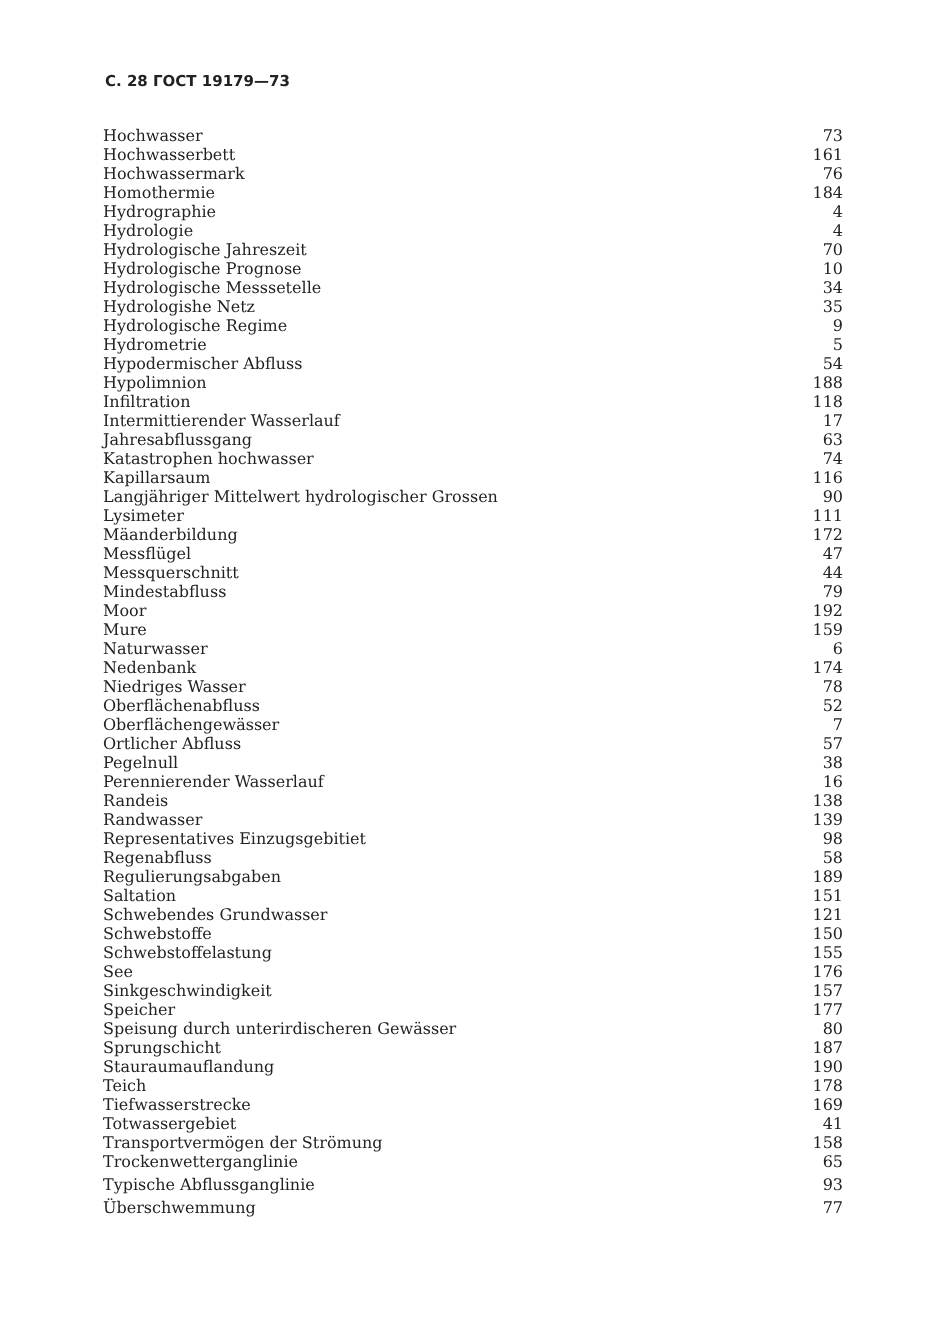С. 28 ГОСТ 19179—73
| Hochwasser | 73 |
| Hochwasserbett | 161 |
| Hochwassermark | 76 |
| Homothermie | 184 |
| Hydrographie | 4 |
| Hydrologie | 4 |
| Hydrologische Jahreszeit | 70 |
| Hydrologische Prognose | 10 |
| Hydrologische Messsetelle | 34 |
| Hydrologishe Netz | 35 |
| Hydrologische Regime | 9 |
| Hydrometrie | 5 |
| Hypodermischer Abfluss | 54 |
| Hypolimnion | 188 |
| Infiltration | 118 |
| Intermittierender Wasserlauf | 17 |
| Jahresabflussgang | 63 |
| Katastrophen hochwasser | 74 |
| Kapillarsaum | 116 |
| Langjähriger Mittelwert hydrologischer Grossen | 90 |
| Lysimeter | 111 |
| Mäanderbildung | 172 |
| Messflügel | 47 |
| Messquerschnitt | 44 |
| Mindestabfluss | 79 |
| Moor | 192 |
| Mure | 159 |
| Naturwasser | 6 |
| Nedenbank | 174 |
| Niedriges Wasser | 78 |
| Oberflächenabfluss | 52 |
| Oberflächengewässer | 7 |
| Ortlicher Abfluss | 57 |
| Pegelnull | 38 |
| Perennierender Wasserlauf | 16 |
| Randeis | 138 |
| Randwasser | 139 |
| Representatives Einzugsgebitiet | 98 |
| Regenabfluss | 58 |
| Regulierungsabgaben | 189 |
| Saltation | 151 |
| Schwebendes Grundwasser | 121 |
| Schwebstoffe | 150 |
| Schwebstoffelastung | 155 |
| See | 176 |
| Sinkgeschwindigkeit | 157 |
| Speicher | 177 |
| Speisung durch unterirdischeren Gewässer | 80 |
| Sprungschicht | 187 |
| Stauraumauflandung | 190 |
| Teich | 178 |
| Tiefwasserstrecke | 169 |
| Totwassergebiet | 41 |
| Transportvermögen der Strömung | 158 |
| Trockenwetterganglinie | 65 |
| Typische Abflussganglinie | 93 |
| Überschwemmung | 77 |